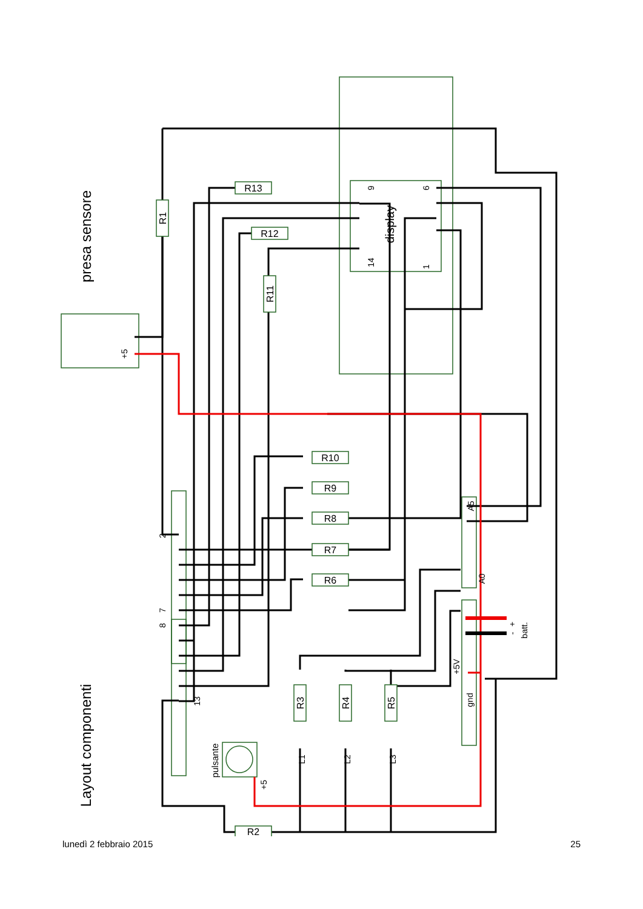presa sensore
Layout componenti
display
R1
R11
R13
R12
R10
R9
R8
R7
R6
R3
R4
R5
R2
pulsante
+5
+5
L1
L2
L3
2
7
8
13
9
14
6
1
A5
A0
+5V
gnd
+
-
batt.
lunedì 2 febbraio 2015 25